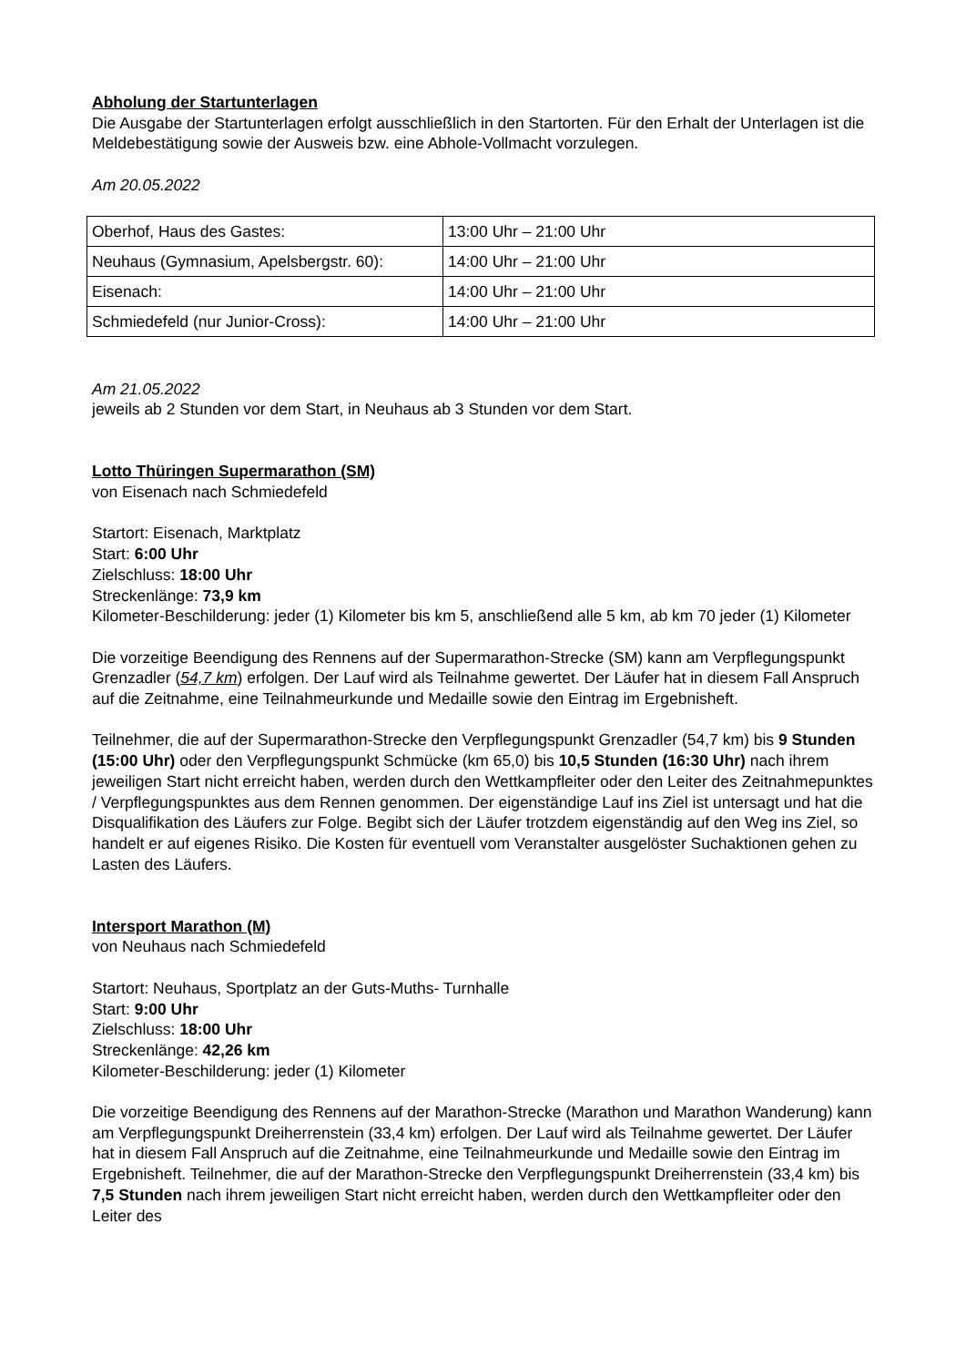Abholung der Startunterlagen
Die Ausgabe der Startunterlagen erfolgt ausschließlich in den Startorten. Für den Erhalt der Unterlagen ist die Meldebestätigung sowie der Ausweis bzw. eine Abhole-Vollmacht vorzulegen.
Am 20.05.2022
| Oberhof, Haus des Gastes: | 13:00 Uhr – 21:00 Uhr |
| Neuhaus (Gymnasium, Apelsbergstr. 60): | 14:00 Uhr – 21:00 Uhr |
| Eisenach: | 14:00 Uhr – 21:00 Uhr |
| Schmiedefeld (nur Junior-Cross): | 14:00 Uhr – 21:00 Uhr |
Am 21.05.2022
jeweils ab 2 Stunden vor dem Start, in Neuhaus ab 3 Stunden vor dem Start.
Lotto Thüringen Supermarathon (SM)
von Eisenach nach Schmiedefeld
Startort: Eisenach, Marktplatz
Start: 6:00 Uhr
Zielschluss: 18:00 Uhr
Streckenlänge: 73,9 km
Kilometer-Beschilderung: jeder (1) Kilometer bis km 5, anschließend alle 5 km, ab km 70 jeder (1) Kilometer
Die vorzeitige Beendigung des Rennens auf der Supermarathon-Strecke (SM) kann am Verpflegungspunkt Grenzadler (54,7 km) erfolgen. Der Lauf wird als Teilnahme gewertet. Der Läufer hat in diesem Fall Anspruch auf die Zeitnahme, eine Teilnahmeurkunde und Medaille sowie den Eintrag im Ergebnisheft.
Teilnehmer, die auf der Supermarathon-Strecke den Verpflegungspunkt Grenzadler (54,7 km) bis 9 Stunden (15:00 Uhr) oder den Verpflegungspunkt Schmücke (km 65,0) bis 10,5 Stunden (16:30 Uhr) nach ihrem jeweiligen Start nicht erreicht haben, werden durch den Wettkampfleiter oder den Leiter des Zeitnahmepunktes / Verpflegungspunktes aus dem Rennen genommen. Der eigenständige Lauf ins Ziel ist untersagt und hat die Disqualifikation des Läufers zur Folge. Begibt sich der Läufer trotzdem eigenständig auf den Weg ins Ziel, so handelt er auf eigenes Risiko. Die Kosten für eventuell vom Veranstalter ausgelöster Suchaktionen gehen zu Lasten des Läufers.
Intersport Marathon (M)
von Neuhaus nach Schmiedefeld
Startort: Neuhaus, Sportplatz an der Guts-Muths- Turnhalle
Start: 9:00 Uhr
Zielschluss: 18:00 Uhr
Streckenlänge: 42,26 km
Kilometer-Beschilderung: jeder (1) Kilometer
Die vorzeitige Beendigung des Rennens auf der Marathon-Strecke (Marathon und Marathon Wanderung) kann am Verpflegungspunkt Dreiherrenstein (33,4 km) erfolgen. Der Lauf wird als Teilnahme gewertet. Der Läufer hat in diesem Fall Anspruch auf die Zeitnahme, eine Teilnahmeurkunde und Medaille sowie den Eintrag im Ergebnisheft. Teilnehmer, die auf der Marathon-Strecke den Verpflegungspunkt Dreiherrenstein (33,4 km) bis 7,5 Stunden nach ihrem jeweiligen Start nicht erreicht haben, werden durch den Wettkampfleiter oder den Leiter des